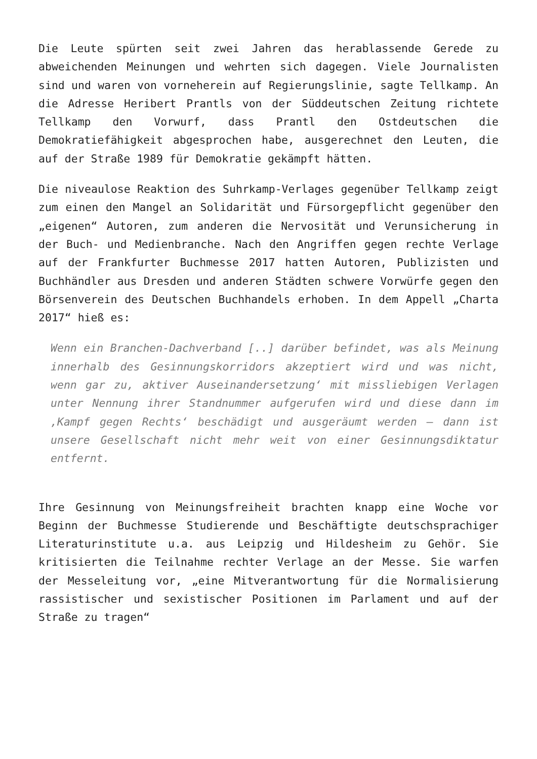Die Leute spürten seit zwei Jahren das herablassende Gerede zu abweichenden Meinungen und wehrten sich dagegen. Viele Journalisten sind und waren von vorneherein auf Regierungslinie, sagte Tellkamp. An die Adresse Heribert Prantls von der Süddeutschen Zeitung richtete Tellkamp den Vorwurf, dass Prantl den Ostdeutschen die Demokratiefähigkeit abgesprochen habe, ausgerechnet den Leuten, die auf der Straße 1989 für Demokratie gekämpft hätten.
Die niveaulose Reaktion des Suhrkamp-Verlages gegenüber Tellkamp zeigt zum einen den Mangel an Solidarität und Fürsorgepflicht gegenüber den „eigenen“ Autoren, zum anderen die Nervosität und Verunsicherung in der Buch- und Medienbranche. Nach den Angriffen gegen rechte Verlage auf der Frankfurter Buchmesse 2017 hatten Autoren, Publizisten und Buchhändler aus Dresden und anderen Städten schwere Vorwürfe gegen den Börsenverein des Deutschen Buchhandels erhoben. In dem Appell „Charta 2017“ hieß es:
Wenn ein Branchen-Dachverband [..] darüber befindet, was als Meinung innerhalb des Gesinnungskorridors akzeptiert wird und was nicht, wenn gar zu, aktiver Auseinandersetzung‘ mit missliebigen Verlagen unter Nennung ihrer Standnummer aufgerufen wird und diese dann im ‚Kampf gegen Rechts‘ beschädigt und ausgeräumt werden – dann ist unsere Gesellschaft nicht mehr weit von einer Gesinnungsdiktatur entfernt.
Ihre Gesinnung von Meinungsfreiheit brachten knapp eine Woche vor Beginn der Buchmesse Studierende und Beschäftigte deutschsprachiger Literaturinstitute u.a. aus Leipzig und Hildesheim zu Gehör. Sie kritisierten die Teilnahme rechter Verlage an der Messe. Sie warfen der Messeleitung vor, „eine Mitverantwortung für die Normalisierung rassistischer und sexistischer Positionen im Parlament und auf der Straße zu tragen“